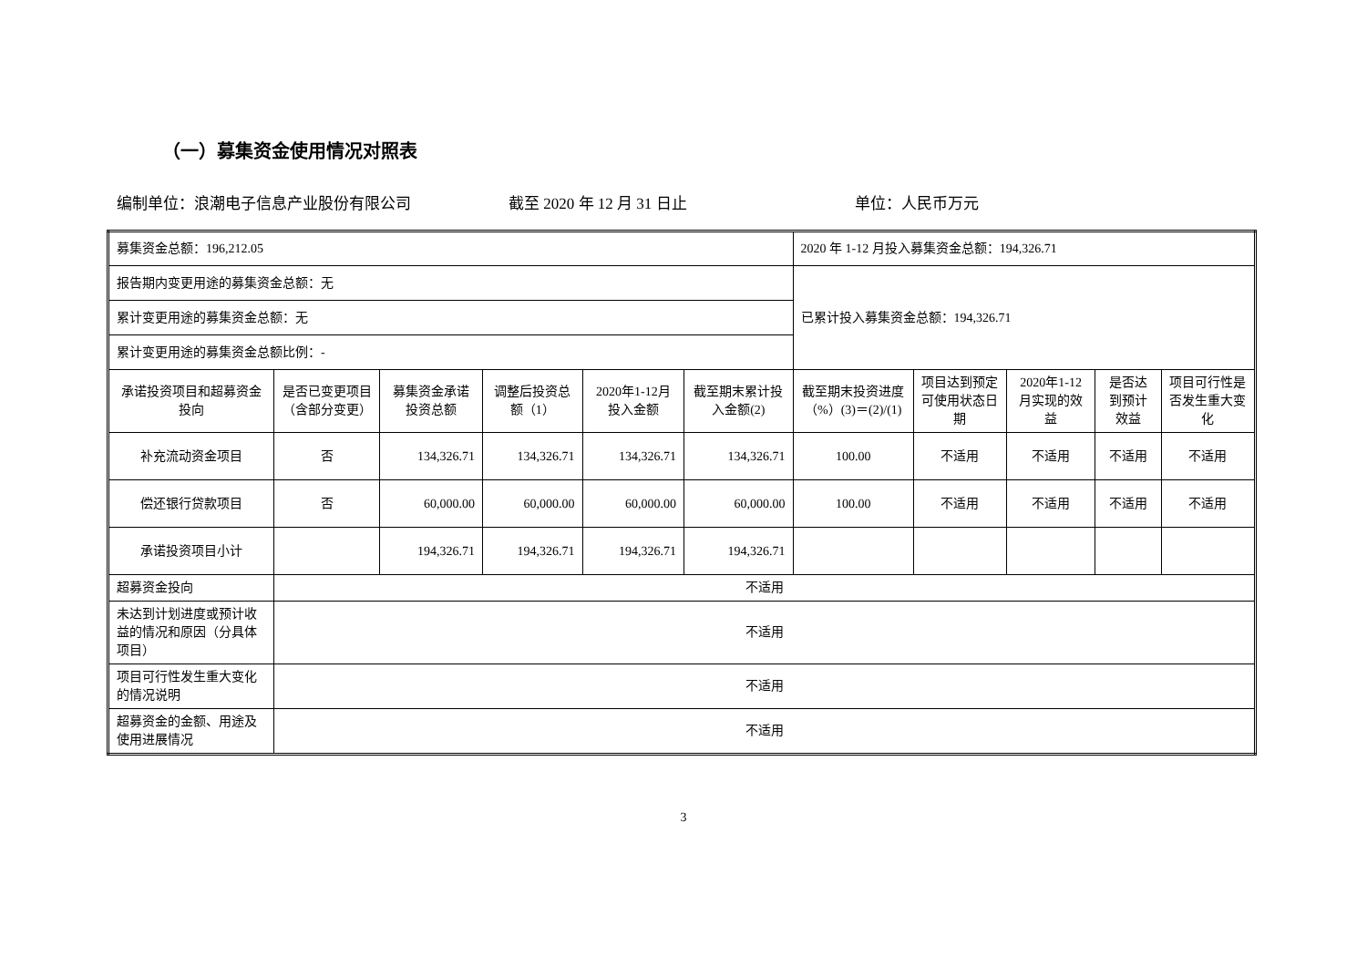（一）募集资金使用情况对照表
编制单位：浪潮电子信息产业股份有限公司 截至 2020 年 12 月 31 日止 单位：人民币万元
| 募集资金总额：196,212.05 | | | | | | 2020 年 1-12 月投入募集资金总额：194,326.71 | | | | |
| 报告期内变更用途的募集资金总额：无 | | | | | | 已累计投入募集资金总额：194,326.71 | | | | |
| 累计变更用途的募集资金总额：无 | | | | | | | | | | |
| 累计变更用途的募集资金总额比例：- | | | | | | | | | | |
| 承诺投资项目和超募资金投向 | 是否已变更项目（含部分变更） | 募集资金承诺投资总额 | 调整后投资总额（1） | 2020年1-12月投入金额 | 截至期末累计投入金额(2) | 截至期末投资进度（%）(3)＝(2)/(1) | 项目达到预定可使用状态日期 | 2020年1-12月实现的效益 | 是否达到预计效益 | 项目可行性是否发生重大变化 |
| 补充流动资金项目 | 否 | 134,326.71 | 134,326.71 | 134,326.71 | 134,326.71 | 100.00 | 不适用 | 不适用 | 不适用 | 不适用 |
| 偿还银行贷款项目 | 否 | 60,000.00 | 60,000.00 | 60,000.00 | 60,000.00 | 100.00 | 不适用 | 不适用 | 不适用 | 不适用 |
| 承诺投资项目小计 | | 194,326.71 | 194,326.71 | 194,326.71 | 194,326.71 | | | | | |
| 超募资金投向 | 不适用 | | | | | | | | | |
| 未达到计划进度或预计收益的情况和原因（分具体项目） | 不适用 | | | | | | | | | |
| 项目可行性发生重大变化的情况说明 | 不适用 | | | | | | | | | |
| 超募资金的金额、用途及使用进展情况 | 不适用 | | | | | | | | | |
3